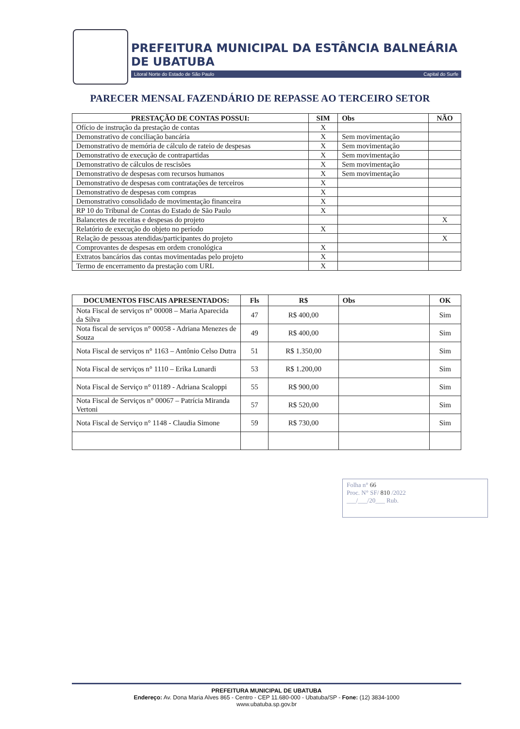PREFEITURA MUNICIPAL DA ESTÂNCIA BALNEÁRIA DE UBATUBA
Litoral Norte do Estado de São Paulo Capital do Surfe
PARECER MENSAL FAZENDÁRIO DE REPASSE AO TERCEIRO SETOR
| PRESTAÇÃO DE CONTAS POSSUI: | SIM | Obs | NÃO |
| --- | --- | --- | --- |
| Ofício de instrução da prestação de contas | X | | |
| Demonstrativo de conciliação bancária | X | Sem movimentação | |
| Demonstrativo de memória de cálculo de rateio de despesas | X | Sem movimentação | |
| Demonstrativo de execução de contrapartidas | X | Sem movimentação | |
| Demonstrativo de cálculos de rescisões | X | Sem movimentação | |
| Demonstrativo de despesas com recursos humanos | X | Sem movimentação | |
| Demonstrativo de despesas com contratações de terceiros | X | | |
| Demonstrativo de despesas com compras | X | | |
| Demonstrativo consolidado de movimentação financeira | X | | |
| RP 10 do Tribunal de Contas do Estado de São Paulo | X | | |
| Balancetes de receitas e despesas do projeto | | | X |
| Relatório de execução do objeto no período | X | | |
| Relação de pessoas atendidas/participantes do projeto | | | X |
| Comprovantes de despesas em ordem cronológica | X | | |
| Extratos bancários das contas movimentadas pelo projeto | X | | |
| Termo de encerramento da prestação com URL | X | | |
| DOCUMENTOS FISCAIS APRESENTADOS: | Fls | R$ | Obs | OK |
| --- | --- | --- | --- | --- |
| Nota Fiscal de serviços n° 00008 – Maria Aparecida da Silva | 47 | R$ 400,00 | | Sim |
| Nota fiscal de serviços n° 00058 - Adriana Menezes de Souza | 49 | R$ 400,00 | | Sim |
| Nota Fiscal de serviços n° 1163 – Antônio Celso Dutra | 51 | R$ 1.350,00 | | Sim |
| Nota Fiscal de serviços n° 1110 – Erika Lunardi | 53 | R$ 1.200,00 | | Sim |
| Nota Fiscal de Serviço n° 01189 - Adriana Scaloppi | 55 | R$ 900,00 | | Sim |
| Nota Fiscal de Serviços n° 00067 – Patrícia Miranda Vertoni | 57 | R$ 520,00 | | Sim |
| Nota Fiscal de Serviço n° 1148 - Claudia Simone | 59 | R$ 730,00 | | Sim |
Folha n° 66
Proc. N° SF/ 810 /2022
___/___/20___ Rub.
PREFEITURA MUNICIPAL DE UBATUBA
Endereço: Av. Dona Maria Alves 865 - Centro - CEP 11.680-000 - Ubatuba/SP - Fone: (12) 3834-1000
www.ubatuba.sp.gov.br